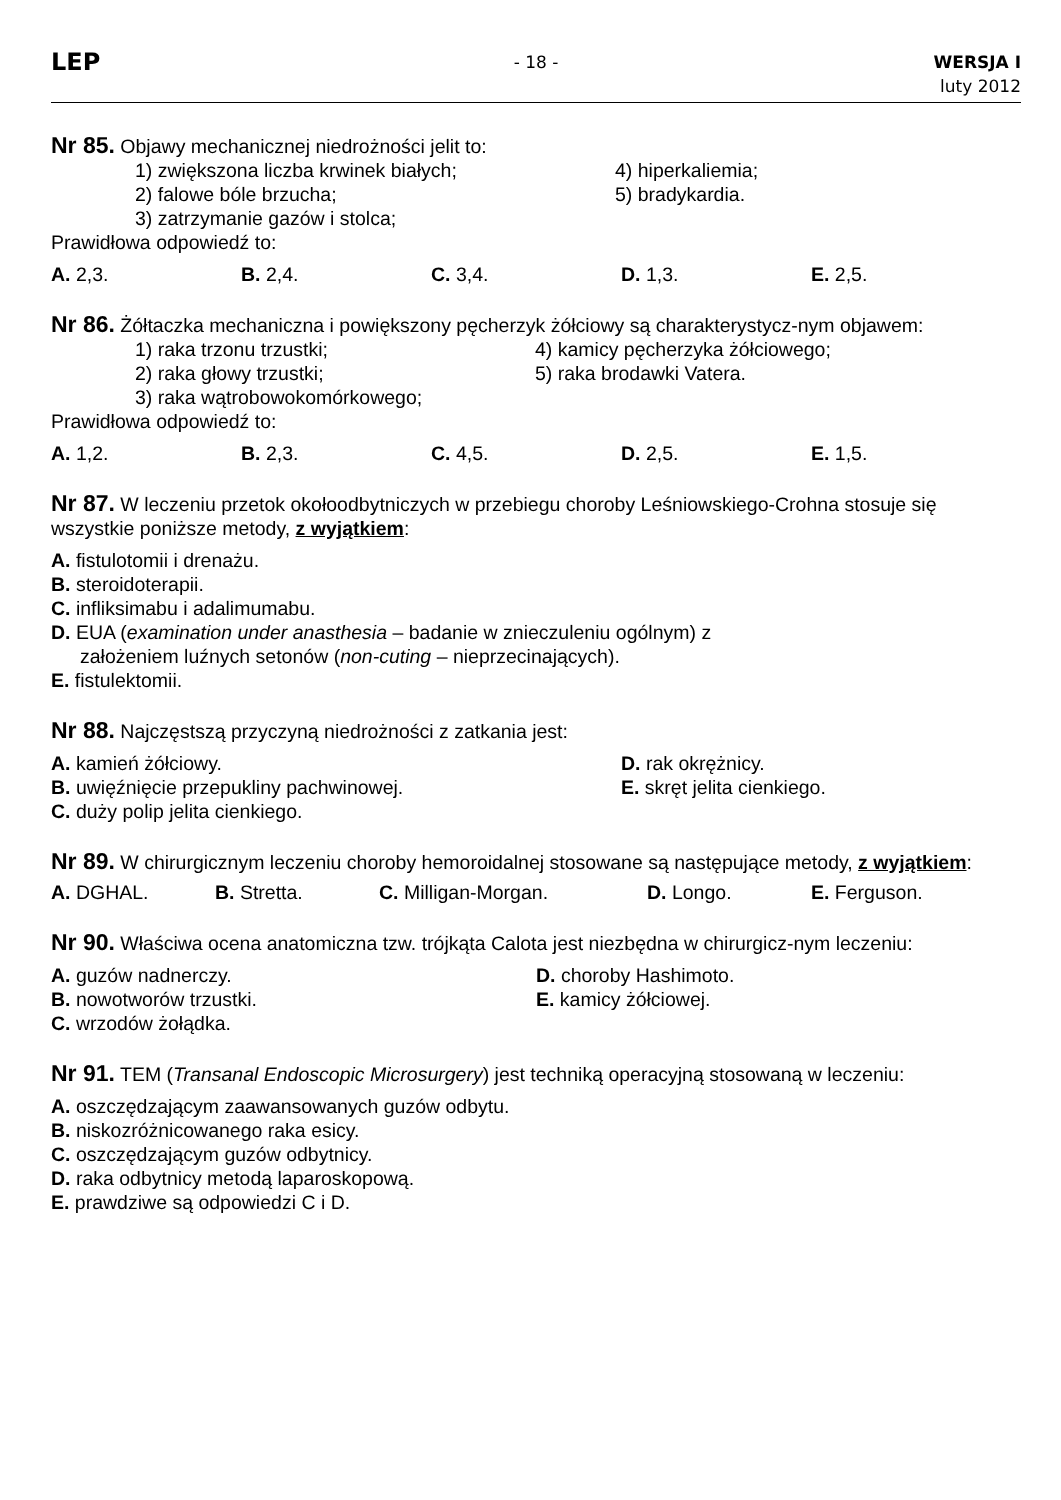LEP
- 18 - WERSJA I
luty 2012
Nr 85. Objawy mechanicznej niedrożności jelit to:
1) zwiększona liczba krwinek białych;
4) hiperkaliemia;
2) falowe bóle brzucha;
5) bradykardia.
3) zatrzymanie gazów i stolca;
Prawidłowa odpowiedź to:
A. 2,3.
B. 2,4.
C. 3,4.
D. 1,3.
E. 2,5.
Nr 86. Żółtaczka mechaniczna i powiększony pęcherzyk żółciowy są charakterystycz-nym objawem:
1) raka trzonu trzustki;
4) kamicy pęcherzyka żółciowego;
2) raka głowy trzustki;
5) raka brodawki Vatera.
3) raka wątrobowokomórkowego;
Prawidłowa odpowiedź to:
A. 1,2.
B. 2,3.
C. 4,5.
D. 2,5.
E. 1,5.
Nr 87. W leczeniu przetok okołoodbytniczych w przebiegu choroby Leśniowskiego-Crohna stosuje się wszystkie poniższe metody, z wyjątkiem:
A. fistulotomii i drenażu.
B. steroidoterapii.
C. infliksimabu i adalimumabu.
D. EUA (examination under anasthesia – badanie w znieczuleniu ogólnym) z
założeniem luźnych setonów (non-cuting – nieprzecinających).
E. fistulektomii.
Nr 88. Najczęstszą przyczyną niedrożności z zatkania jest:
A. kamień żółciowy.
D. rak okrężnicy.
B. uwięźnięcie przepukliny pachwinowej.
E. skręt jelita cienkiego.
C. duży polip jelita cienkiego.
Nr 89. W chirurgicznym leczeniu choroby hemoroidalnej stosowane są następujące metody, z wyjątkiem:
A. DGHAL.
B. Stretta.
C. Milligan-Morgan.
D. Longo.
E. Ferguson.
Nr 90. Właściwa ocena anatomiczna tzw. trójkąta Calota jest niezbędna w chirurgicz-nym leczeniu:
A. guzów nadnerczy.
D. choroby Hashimoto.
B. nowotworów trzustki.
E. kamicy żółciowej.
C. wrzodów żołądka.
Nr 91. TEM (Transanal Endoscopic Microsurgery) jest techniką operacyjną stosowaną w leczeniu:
A. oszczędzającym zaawansowanych guzów odbytu.
B. niskozróżnicowanego raka esicy.
C. oszczędzającym guzów odbytnicy.
D. raka odbytnicy metodą laparoskopową.
E. prawdziwe są odpowiedzi C i D.